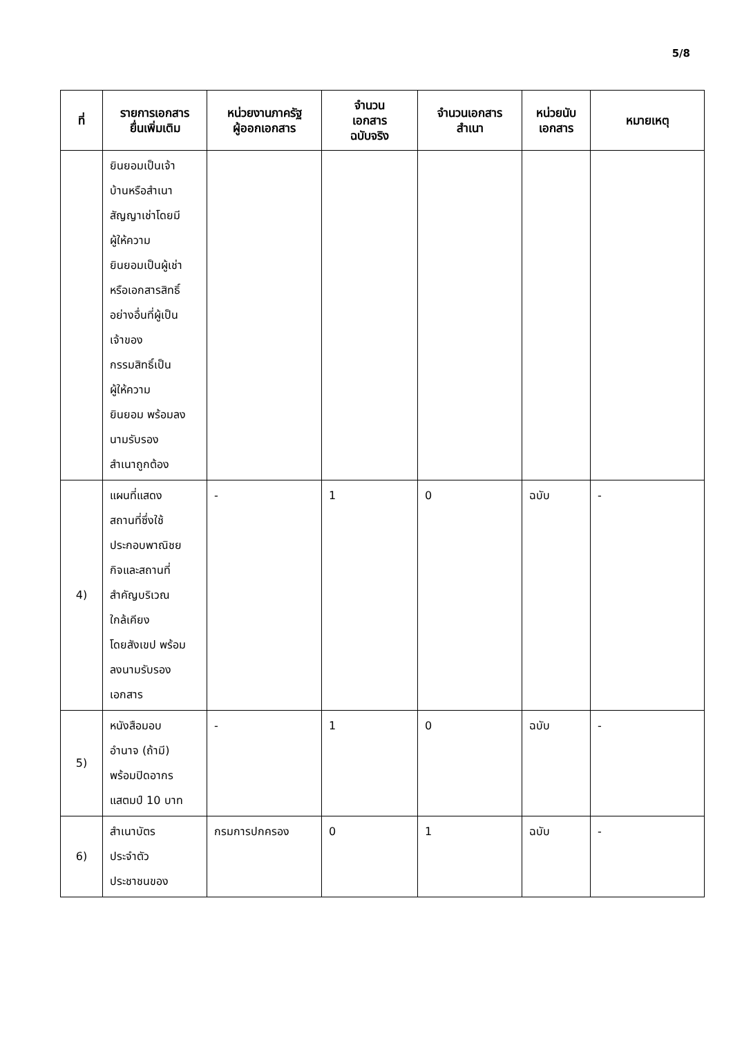5/8
| ที่ | รายการเอกสาร ยื่นเพิ่มเติม | หน่วยงานภาครัฐ ผู้ออกเอกสาร | จำนวน เอกสาร ฉบับจริง | จำนวนเอกสาร สำเนา | หน่วยนับ เอกสาร | หมายเหตุ |
| --- | --- | --- | --- | --- | --- | --- |
| | ยินยอมเป็นเจ้า บ้านหรือสำเนา สัญญาเช่าโดยมี ผู้ให้ความ ยินยอมเป็นผู้เช่า หรือเอกสารสิทธิ์ อย่างอื่นที่ผู้เป็น เจ้าของ กรรมสิทธิ์เป็น ผู้ให้ความ ยินยอม พร้อมลง นามรับรอง สำเนาถูกต้อง | | | | | |
| 4) | แผนที่แสดง สถานที่ซึ่งใช้ ประกอบพาณิชย กิจและสถานที่ สำคัญบริเวณ ใกล้เคียง โดยสังเขป พร้อม ลงนามรับรอง เอกสาร | - | 1 | 0 | ฉบับ | - |
| 5) | หนังสือมอบ อำนาจ (ถ้ามี) พร้อมปิดอากร แสตมป์ 10 บาท | - | 1 | 0 | ฉบับ | - |
| 6) | สำเนาบัตร ประจำตัว ประชาชนของ | กรมการปกครอง | 0 | 1 | ฉบับ | - |